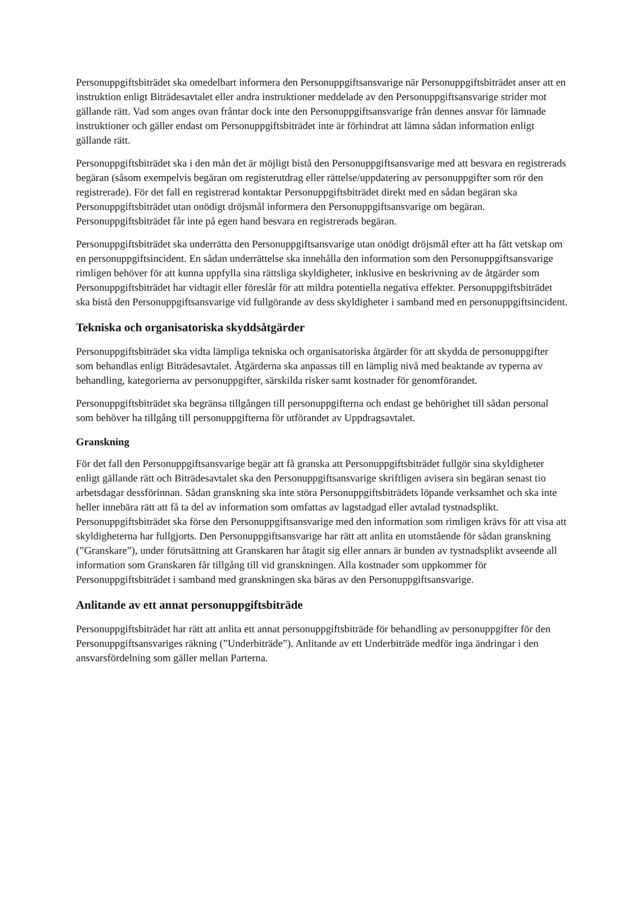Personuppgiftsbiträdet ska omedelbart informera den Personuppgiftsansvarige när Personuppgiftsbiträdet anser att en instruktion enligt Biträdesavtalet eller andra instruktioner meddelade av den Personuppgiftsansvarige strider mot gällande rätt. Vad som anges ovan fråntar dock inte den Personuppgiftsansvarige från dennes ansvar för lämnade instruktioner och gäller endast om Personuppgiftsbiträdet inte är förhindrat att lämna sådan information enligt gällande rätt.
Personuppgiftsbiträdet ska i den mån det är möjligt bistå den Personuppgiftsansvarige med att besvara en registrerads begäran (såsom exempelvis begäran om registerutdrag eller rättelse/uppdatering av personuppgifter som rör den registrerade). För det fall en registrerad kontaktar Personuppgiftsbiträdet direkt med en sådan begäran ska Personuppgiftsbiträdet utan onödigt dröjsmål informera den Personuppgiftsansvarige om begäran. Personuppgiftsbiträdet får inte på egen hand besvara en registrerads begäran.
Personuppgiftsbiträdet ska underrätta den Personuppgiftsansvarige utan onödigt dröjsmål efter att ha fått vetskap om en personuppgiftsincident. En sådan underrättelse ska innehålla den information som den Personuppgiftsansvarige rimligen behöver för att kunna uppfylla sina rättsliga skyldigheter, inklusive en beskrivning av de åtgärder som Personuppgiftsbiträdet har vidtagit eller föreslår för att mildra potentiella negativa effekter. Personuppgiftsbiträdet ska bistå den Personuppgiftsansvarige vid fullgörande av dess skyldigheter i samband med en personuppgiftsincident.
Tekniska och organisatoriska skyddsåtgärder
Personuppgiftsbiträdet ska vidta lämpliga tekniska och organisatoriska åtgärder för att skydda de personuppgifter som behandlas enligt Biträdesavtalet. Åtgärderna ska anpassas till en lämplig nivå med beaktande av typerna av behandling, kategorierna av personuppgifter, särskilda risker samt kostnader för genomförandet.
Personuppgiftsbiträdet ska begränsa tillgången till personuppgifterna och endast ge behörighet till sådan personal som behöver ha tillgång till personuppgifterna för utförandet av Uppdragsavtalet.
Granskning
För det fall den Personuppgiftsansvarige begär att få granska att Personuppgiftsbiträdet fullgör sina skyldigheter enligt gällande rätt och Biträdesavtalet ska den Personuppgiftsansvarige skriftligen avisera sin begäran senast tio arbetsdagar dessförinnan. Sådan granskning ska inte störa Personuppgiftsbiträdets löpande verksamhet och ska inte heller innebära rätt att få ta del av information som omfattas av lagstadgad eller avtalad tystnadsplikt. Personuppgiftsbiträdet ska förse den Personuppgiftsansvarige med den information som rimligen krävs för att visa att skyldigheterna har fullgjorts. Den Personuppgiftsansvarige har rätt att anlita en utomstående för sådan granskning (”Granskare”), under förutsättning att Granskaren har åtagit sig eller annars är bunden av tystnadsplikt avseende all information som Granskaren får tillgång till vid granskningen. Alla kostnader som uppkommer för Personuppgiftsbiträdet i samband med granskningen ska bäras av den Personuppgiftsansvarige.
Anlitande av ett annat personuppgiftsbiträde
Personuppgiftsbiträdet har rätt att anlita ett annat personuppgiftsbiträde för behandling av personuppgifter för den Personuppgiftsansvariges räkning (”Underbiträde”). Anlitande av ett Underbiträde medför inga ändringar i den ansvarsfördelning som gäller mellan Parterna.